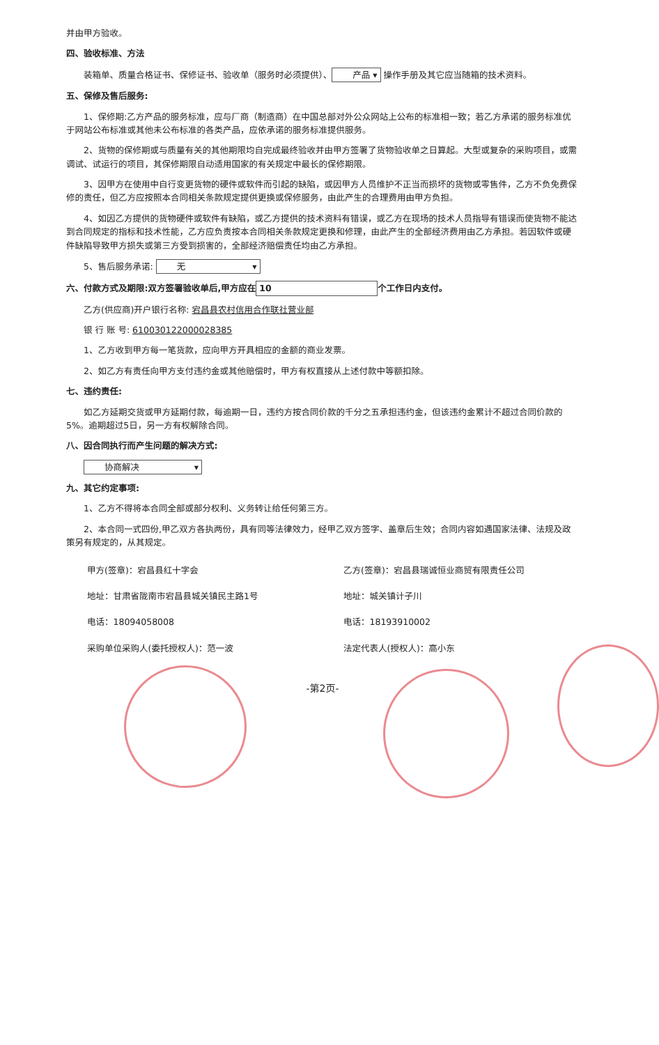并由甲方验收。
四、验收标准、方法
装箱单、质量合格证书、保修证书、验收单（服务时必须提供）、 产品 ▾ 操作手册及其它应当随箱的技术资料。
五、保修及售后服务:
1、保修期:乙方产品的服务标准，应与厂商（制造商）在中国总部对外公众网站上公布的标准相一致；若乙方承诺的服务标准优于网站公布标准或其他未公布标准的各类产品，应依承诺的服务标准提供服务。
2、货物的保修期或与质量有关的其他期限均自完成最终验收并由甲方签署了货物验收单之日算起。大型或复杂的采购项目，或需调试、试运行的项目，其保修期限自动适用国家的有关规定中最长的保修期限。
3、因甲方在使用中自行变更货物的硬件或软件而引起的缺陷，或因甲方人员维护不正当而损坏的货物或零售件，乙方不负免费保修的责任，但乙方应按照本合同相关条款规定提供更换或保修服务，由此产生的合理费用由甲方负担。
4、如因乙方提供的货物硬件或软件有缺陷，或乙方提供的技术资料有错误，或乙方在现场的技术人员指导有错误而使货物不能达到合同规定的指标和技术性能，乙方应负责按本合同相关条款规定更换和修理，由此产生的全部经济费用由乙方承担。若因软件或硬件缺陷导致甲方损失或第三方受到损害的，全部经济赔偿责任均由乙方承担。
5、售后服务承诺: 无 ▾
六、付款方式及期限:双方签署验收单后,甲方应在 10 个工作日内支付。
乙方(供应商)开户银行名称: 宕昌县农村信用合作联社营业部
银 行 账 号: 610030122000028385
1、乙方收到甲方每一笔货款，应向甲方开具相应的金额的商业发票。
2、如乙方有责任向甲方支付违约金或其他赔偿时，甲方有权直接从上述付款中等额扣除。
七、违约责任:
如乙方延期交货或甲方延期付款，每逾期一日，违约方按合同价款的千分之五承担违约金，但该违约金累计不超过合同价款的5%。逾期超过5日，另一方有权解除合同。
八、因合同执行而产生问题的解决方式:
协商解决 ▾
九、其它约定事项:
1、乙方不得将本合同全部或部分权利、义务转让给任何第三方。
2、本合同一式四份,甲乙双方各执两份，具有同等法律效力，经甲乙双方签字、盖章后生效；合同内容如遇国家法律、法规及政策另有规定的，从其规定。
甲方(签章)：宕昌县红十字会
地址：甘肃省陇南市宕昌县城关镇民主路1号
电话：18094058008
采购单位采购人(委托授权人)：范一波
乙方(签章)：宕昌县瑞诚恒业商贸有限责任公司
地址：城关镇计子川
电话：18193910002
法定代表人(授权人)：高小东
-第2页-